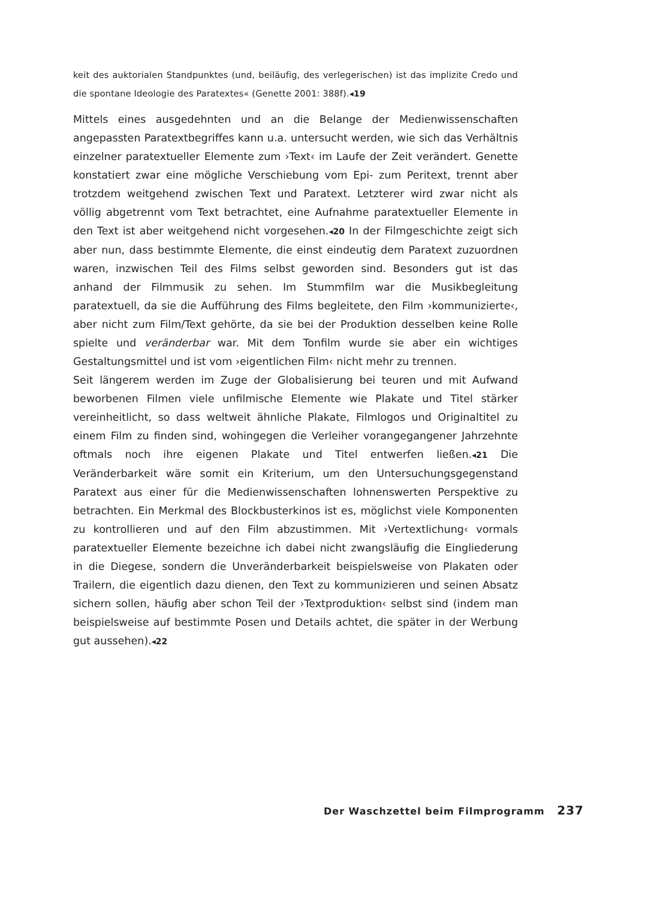keit des auktorialen Standpunktes (und, beiläufig, des verlegerischen) ist das implizite Credo und die spontane Ideologie des Paratextes« (Genette 2001: 388f).◂19
Mittels eines ausgedehnten und an die Belange der Medienwissenschaften angepassten Paratextbegriffes kann u.a. untersucht werden, wie sich das Verhältnis einzelner paratextueller Elemente zum ›Text‹ im Laufe der Zeit verändert. Genette konstatiert zwar eine mögliche Verschiebung vom Epi- zum Peritext, trennt aber trotzdem weitgehend zwischen Text und Paratext. Letzterer wird zwar nicht als völlig abgetrennt vom Text betrachtet, eine Aufnahme paratextueller Elemente in den Text ist aber weitgehend nicht vorgesehen.◂20 In der Filmgeschichte zeigt sich aber nun, dass bestimmte Elemente, die einst eindeutig dem Paratext zuzuordnen waren, inzwischen Teil des Films selbst geworden sind. Besonders gut ist das anhand der Filmmusik zu sehen. Im Stummfilm war die Musikbegleitung paratextuell, da sie die Aufführung des Films begleitete, den Film ›kommunizierte‹, aber nicht zum Film/Text gehörte, da sie bei der Produktion desselben keine Rolle spielte und veränderbar war. Mit dem Tonfilm wurde sie aber ein wichtiges Gestaltungsmittel und ist vom ›eigentlichen Film‹ nicht mehr zu trennen.
Seit längerem werden im Zuge der Globalisierung bei teuren und mit Aufwand beworbenen Filmen viele unfilmische Elemente wie Plakate und Titel stärker vereinheitlicht, so dass weltweit ähnliche Plakate, Filmlogos und Originaltitel zu einem Film zu finden sind, wohingegen die Verleiher vorangegangener Jahrzehnte oftmals noch ihre eigenen Plakate und Titel entwerfen ließen.◂21 Die Veränderbarkeit wäre somit ein Kriterium, um den Untersuchungsgegenstand Paratext aus einer für die Medienwissenschaften lohnenswerten Perspektive zu betrachten. Ein Merkmal des Blockbusterkinos ist es, möglichst viele Komponenten zu kontrollieren und auf den Film abzustimmen. Mit ›Vertextlichung‹ vormals paratextueller Elemente bezeichne ich dabei nicht zwangsläufig die Eingliederung in die Diegese, sondern die Unveränderbarkeit beispielsweise von Plakaten oder Trailern, die eigentlich dazu dienen, den Text zu kommunizieren und seinen Absatz sichern sollen, häufig aber schon Teil der ›Textproduktion‹ selbst sind (indem man beispielsweise auf bestimmte Posen und Details achtet, die später in der Werbung gut aussehen).◂22
Der Waschzettel beim Filmprogramm 237